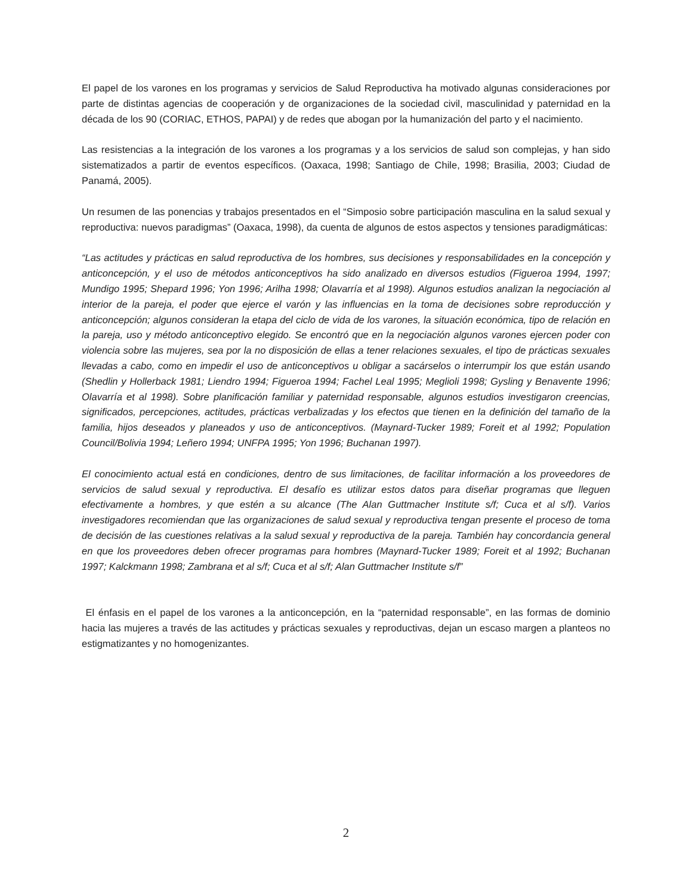El papel de los varones en los programas y servicios de Salud Reproductiva ha motivado algunas consideraciones por parte de distintas agencias de cooperación y de organizaciones de la sociedad civil, masculinidad y paternidad en la década de los 90 (CORIAC, ETHOS, PAPAI) y de redes que abogan por la humanización del parto y el nacimiento.
Las resistencias a la integración de los varones a los programas y a los servicios de salud son complejas, y han sido sistematizados a partir de eventos específicos. (Oaxaca, 1998; Santiago de Chile, 1998; Brasilia, 2003; Ciudad de Panamá, 2005).
Un resumen de las ponencias y trabajos presentados en el “Simposio sobre participación masculina en la salud sexual y reproductiva: nuevos paradigmas” (Oaxaca, 1998), da cuenta de algunos de estos aspectos y tensiones paradigmáticas:
“Las actitudes y prácticas en salud reproductiva de los hombres, sus decisiones y responsabilidades en la concepción y anticoncepción, y el uso de métodos anticonceptivos ha sido analizado en diversos estudios (Figueroa 1994, 1997; Mundigo 1995; Shepard 1996; Yon 1996; Arilha 1998; Olavarría et al 1998). Algunos estudios analizan la negociación al interior de la pareja, el poder que ejerce el varón y las influencias en la toma de decisiones sobre reproducción y anticoncepción; algunos consideran la etapa del ciclo de vida de los varones, la situación económica, tipo de relación en la pareja, uso y método anticonceptivo elegido. Se encontró que en la negociación algunos varones ejercen poder con violencia sobre las mujeres, sea por la no disposición de ellas a tener relaciones sexuales, el tipo de prácticas sexuales llevadas a cabo, como en impedir el uso de anticonceptivos u obligar a sacárselos o interrumpir los que están usando (Shedlin y Hollerback 1981; Liendro 1994; Figueroa 1994; Fachel Leal 1995; Meglioli 1998; Gysling y Benavente 1996; Olavarría et al 1998). Sobre planificación familiar y paternidad responsable, algunos estudios investigaron creencias, significados, percepciones, actitudes, prácticas verbalizadas y los efectos que tienen en la definición del tamaño de la familia, hijos deseados y planeados y uso de anticonceptivos. (Maynard-Tucker 1989; Foreit et al 1992; Population Council/Bolivia 1994; Leñero 1994; UNFPA 1995; Yon 1996; Buchanan 1997).
El conocimiento actual está en condiciones, dentro de sus limitaciones, de facilitar información a los proveedores de servicios de salud sexual y reproductiva. El desafío es utilizar estos datos para diseñar programas que lleguen efectivamente a hombres, y que estén a su alcance (The Alan Guttmacher Institute s/f; Cuca et al s/f). Varios investigadores recomiendan que las organizaciones de salud sexual y reproductiva tengan presente el proceso de toma de decisión de las cuestiones relativas a la salud sexual y reproductiva de la pareja. También hay concordancia general en que los proveedores deben ofrecer programas para hombres (Maynard-Tucker 1989; Foreit et al 1992; Buchanan 1997; Kalckmann 1998; Zambrana et al s/f; Cuca et al s/f; Alan Guttmacher Institute s/f”
El énfasis en el papel de los varones a la anticoncepción, en la “paternidad responsable”, en las formas de dominio hacia las mujeres a través de las actitudes y prácticas sexuales y reproductivas, dejan un escaso margen a planteos no estigmatizantes y no homogenizantes.
2